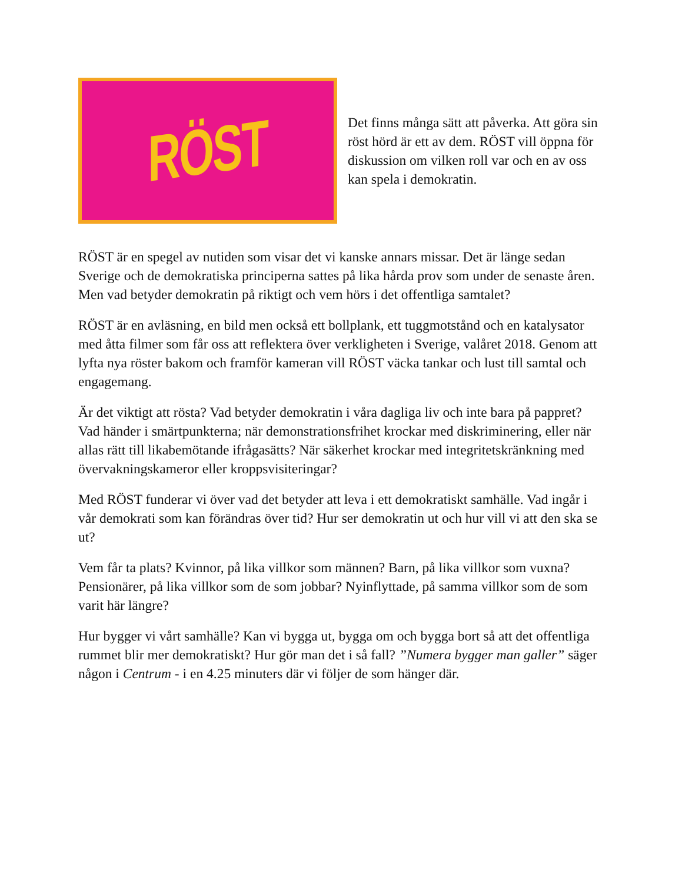RÖST
Det finns många sätt att påverka. Att göra sin röst hörd är ett av dem. RÖST vill öppna för diskussion om vilken roll var och en av oss kan spela i demokratin.
RÖST är en spegel av nutiden som visar det vi kanske annars missar. Det är länge sedan Sverige och de demokratiska principerna sattes på lika hårda prov som under de senaste åren. Men vad betyder demokratin på riktigt och vem hörs i det offentliga samtalet?
RÖST är en avläsning, en bild men också ett bollplank, ett tuggmotstånd och en katalysator med åtta filmer som får oss att reflektera över verkligheten i Sverige, valåret 2018. Genom att lyfta nya röster bakom och framför kameran vill RÖST väcka tankar och lust till samtal och engagemang.
Är det viktigt att rösta? Vad betyder demokratin i våra dagliga liv och inte bara på pappret? Vad händer i smärtpunkterna; när demonstrationsfrihet krockar med diskriminering, eller när allas rätt till likabemötande ifrågasätts? När säkerhet krockar med integritetskränkning med övervakningskameror eller kroppsvisiteringar?
Med RÖST funderar vi över vad det betyder att leva i ett demokratiskt samhälle. Vad ingår i vår demokrati som kan förändras över tid? Hur ser demokratin ut och hur vill vi att den ska se ut?
Vem får ta plats? Kvinnor, på lika villkor som männen? Barn, på lika villkor som vuxna? Pensionärer, på lika villkor som de som jobbar? Nyinflyttade, på samma villkor som de som varit här längre?
Hur bygger vi vårt samhälle? Kan vi bygga ut, bygga om och bygga bort så att det offentliga rummet blir mer demokratiskt? Hur gör man det i så fall? ”Numera bygger man galler” säger någon i Centrum - i en 4.25 minuters där vi följer de som hänger där.